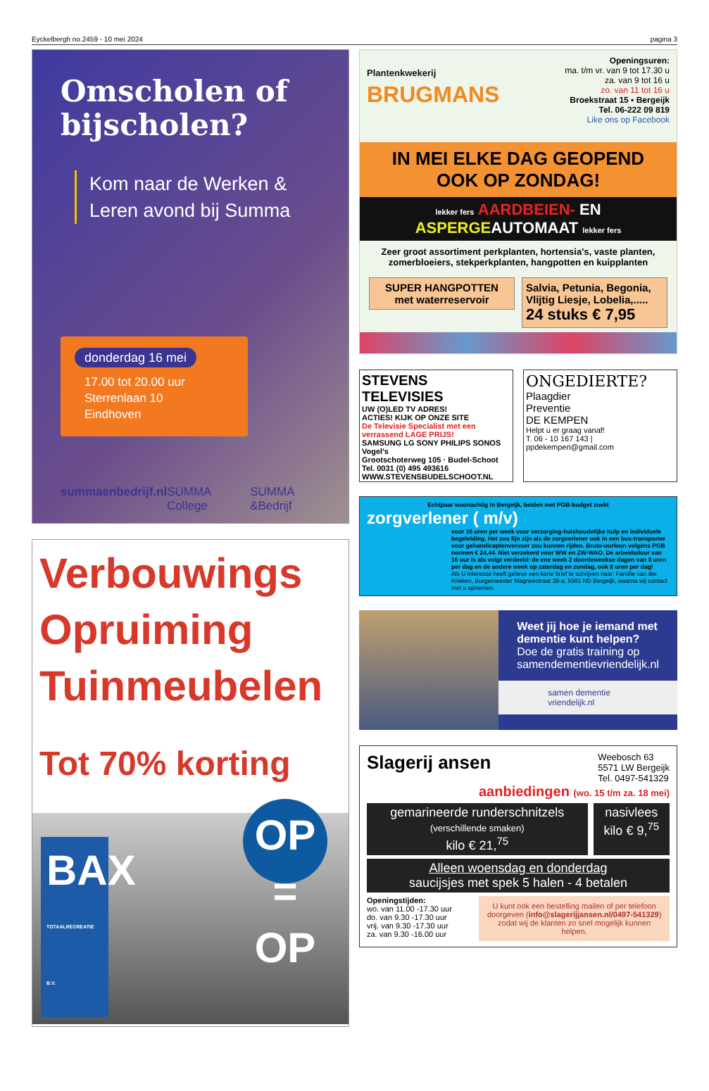Eyckelbergh no.2459 - 10 mei 2024 pagina 3
Omscholen of bijscholen?
Kom naar de Werken & Leren avond bij Summa
donderdag 16 mei
17.00 tot 20.00 uur
Sterrenlaan 10
Eindhoven
summaenbedrijf.nl SUMMA College SUMMA &Bedrijf
Verbouwings
Opruiming
Tuinmeubelen
Tot 70% korting
OP
=
OP
BAX
TOTAALRECREATIE B.V.
Plantenkwekerij
BRUGMANS
Openingsuren:
ma. t/m vr. van 9 tot 17.30 u
za. van 9 tot 16 u
zo. van 11 tot 16 u
Broekstraat 15 ▪ Bergeijk
Tel. 06-222 09 819
Like ons op Facebook
IN MEI ELKE DAG GEOPEND
OOK OP ZONDAG!
lekker fers AARDBEIEN- EN ASPERGEAUTOMAAT lekker fers
Zeer groot assortiment perkplanten, hortensia's, vaste planten, zomerbloeiers, stekperkplanten, hangpotten en kuipplanten
SUPER HANGPOTTEN
met waterreservoir
Salvia, Petunia, Begonia, Vlijtig Liesje, Lobelia,.....
24 stuks € 7,95
STEVENS TELEVISIES
UW (O)LED TV ADRES!
ACTIES! KIJK OP ONZE SITE
De Televisie Specialist met een verrassend LAGE PRIJS!
SAMSUNG LG SONY PHILIPS SONOS Vogel's
Grootschoterweg 105 · Budel-Schoot
Tel. 0031 (0) 495 493616
WWW.STEVENSBUDELSCHOOT.NL
ONGEDIERTE?
Plaagdier
Preventie
DE KEMPEN
Helpt u er graag vanaf!
T. 06 - 10 167 143 | ppdekempen@gmail.com
Echtpaar woonachtig in Bergeijk, beiden met PGB-budget zoekt
zorgverlener ( m/v)
voor 16 uren per week voor verzorging-huishoudelijke hulp en individuele begeleiding. Het zou fijn zijn als de zorgverlener ook in een bus-transporter voor gehandicaptenvervoer zou kunnen rijden. Bruto-uurloon volgens PGB normen € 24,44. Niet verzekerd voor WW en ZW-WAO. De arbeidsduur van 16 uur is als volgt verdeeld: de ene week 2 doordeweekse dagen van 8 uren per dag en de andere week op zaterdag en zondag, ook 8 uren per dag!
Als U interesse heeft gelieve een korte brief te schrijven naar: Familie van der Krieken, Burgemeester Magneestraat 28-a, 5561 HD Bergeijk, waarna wij contact met u opnemen.
Weet jij hoe je iemand met dementie kunt helpen?
Doe de gratis training op samendementievriendelijk.nl
samen dementie vriendelijk.nl
Slagerij ansen Weebosch 63
5571 LW Bergeijk
Tel. 0497-541329
aanbiedingen (wo. 15 t/m za. 18 mei)
gemarineerde runderschnitzels
(verschillende smaken)
kilo € 21,<sup>75</sup>
nasivlees
kilo € 9,<sup>75</sup>
Alleen woensdag en donderdag
saucijsjes met spek 5 halen - 4 betalen
Openingstijden:
wo. van 11.00 -17.30 uur
do. van 9.30 -17.30 uur
vrij. van 9.30 -17.30 uur
za. van 9.30 -16.00 uur
U kunt ook een bestelling mailen of per telefoon doorgeven (info@slagerijjansen.nl/0497-541329) zodat wij de klanten zo snel mogelijk kunnen helpen.